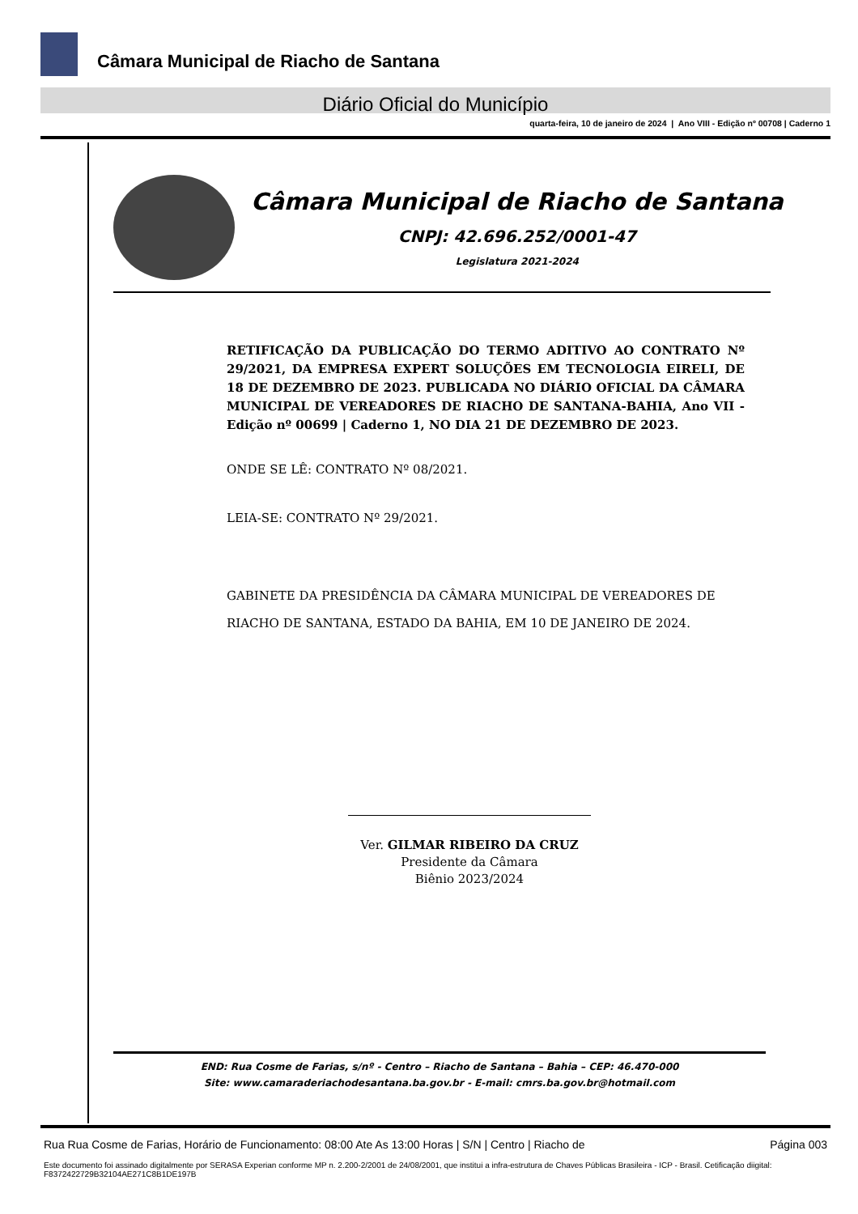Câmara Municipal de Riacho de Santana
Diário Oficial do Município
quarta-feira, 10 de janeiro de 2024 | Ano VIII - Edição nº 00708 | Caderno 1
Câmara Municipal de Riacho de Santana
CNPJ: 42.696.252/0001-47
Legislatura 2021-2024
RETIFICAÇÃO DA PUBLICAÇÃO DO TERMO ADITIVO AO CONTRATO Nº 29/2021, DA EMPRESA EXPERT SOLUÇÕES EM TECNOLOGIA EIRELI, DE 18 DE DEZEMBRO DE 2023. PUBLICADA NO DIÁRIO OFICIAL DA CÂMARA MUNICIPAL DE VEREADORES DE RIACHO DE SANTANA-BAHIA, Ano VII - Edição nº 00699 | Caderno 1, NO DIA 21 DE DEZEMBRO DE 2023.
ONDE SE LÊ: CONTRATO Nº 08/2021.
LEIA-SE: CONTRATO Nº 29/2021.
GABINETE DA PRESIDÊNCIA DA CÂMARA MUNICIPAL DE VEREADORES DE RIACHO DE SANTANA, ESTADO DA BAHIA, EM 10 DE JANEIRO DE 2024.
Ver. GILMAR RIBEIRO DA CRUZ
Presidente da Câmara
Biênio 2023/2024
END: Rua Cosme de Farias, s/nº - Centro – Riacho de Santana – Bahia – CEP: 46.470-000
Site: www.camaraderiachodesantana.ba.gov.br - E-mail: cmrs.ba.gov.br@hotmail.com
Rua Rua Cosme de Farias, Horário de Funcionamento: 08:00 Ate As 13:00 Horas | S/N | Centro | Riacho de Página 003
Este documento foi assinado digitalmente por SERASA Experian conforme MP n. 2.200-2/2001 de 24/08/2001, que institui a infra-estrutura de Chaves Públicas Brasileira - ICP - Brasil. Cetificação diigital: F8372422729B32104AE271C8B1DE197B